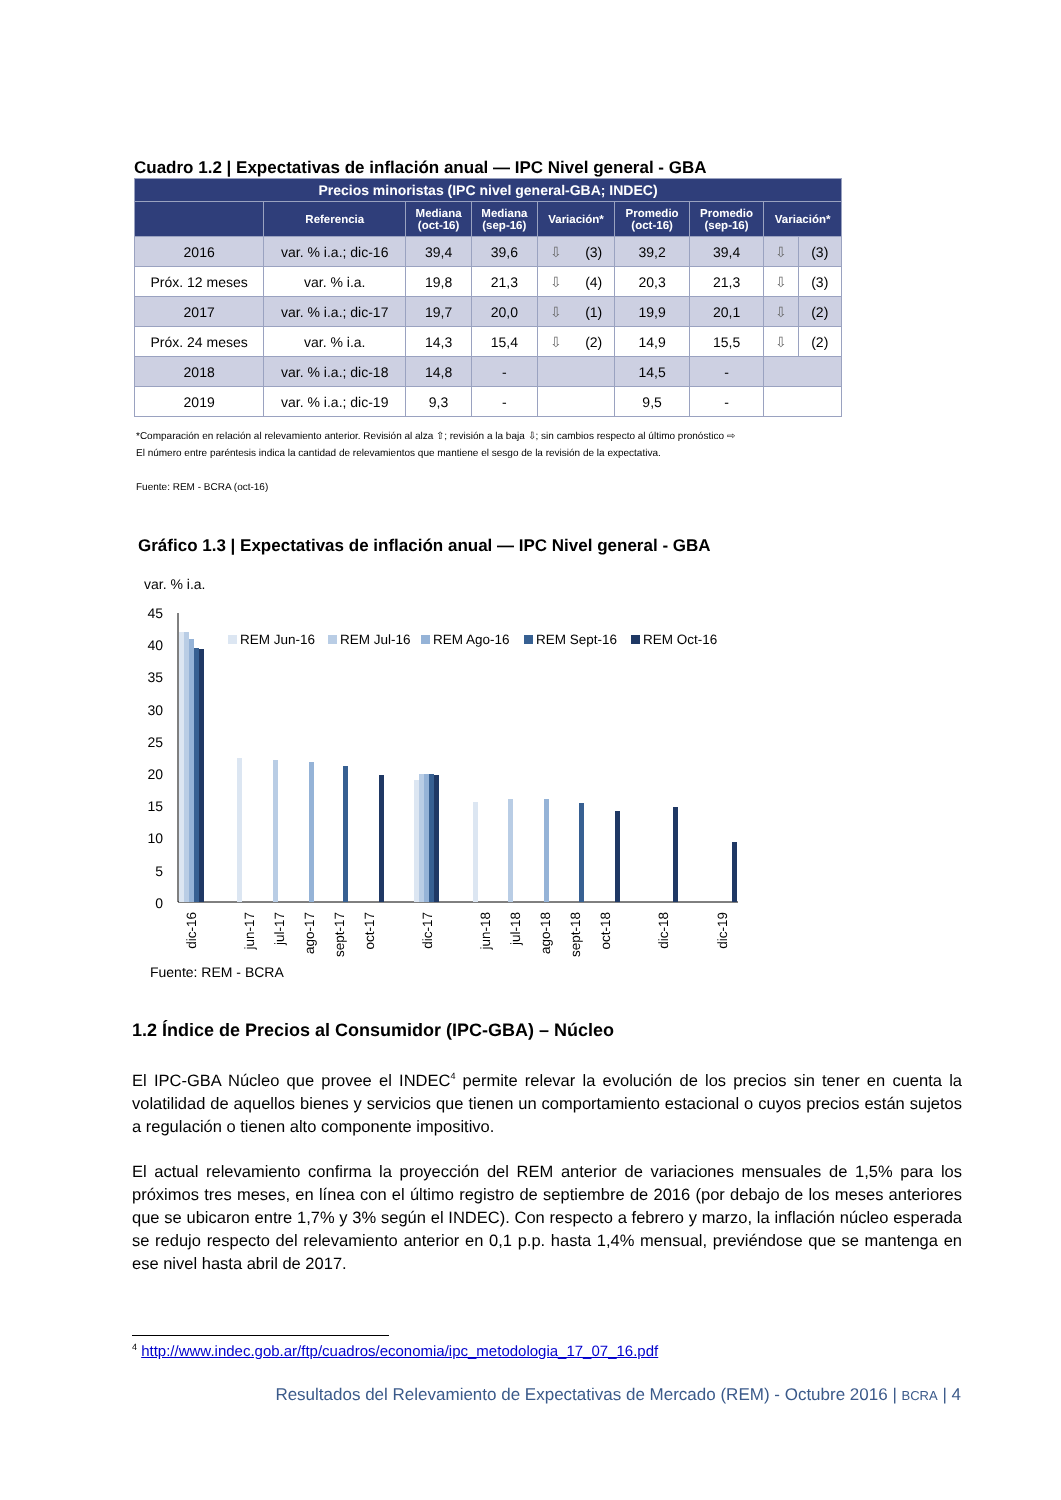Cuadro 1.2 | Expectativas de inflación anual — IPC Nivel general - GBA
| Precios minoristas (IPC nivel general-GBA; INDEC) | | | | | | | | |
| --- | --- | --- | --- | --- | --- | --- | --- | --- |
| | Referencia | Mediana (oct-16) | Mediana (sep-16) | Variación* | Promedio (oct-16) | Promedio (sep-16) | Variación* | |
| 2016 | var. % i.a.; dic-16 | 39,4 | 39,6 | ⇩ (3) | 39,2 | 39,4 | ⇩ | (3) |
| Próx. 12 meses | var. % i.a. | 19,8 | 21,3 | ⇩ (4) | 20,3 | 21,3 | ⇩ | (3) |
| 2017 | var. % i.a.; dic-17 | 19,7 | 20,0 | ⇩ (1) | 19,9 | 20,1 | ⇩ | (2) |
| Próx. 24 meses | var. % i.a. | 14,3 | 15,4 | ⇩ (2) | 14,9 | 15,5 | ⇩ | (2) |
| 2018 | var. % i.a.; dic-18 | 14,8 | - | | 14,5 | - | | |
| 2019 | var. % i.a.; dic-19 | 9,3 | - | | 9,5 | - | | |
*Comparación en relación al relevamiento anterior. Revisión al alza ⇧; revisión a la baja ⇩; sin cambios respecto al último pronóstico ⇨
El número entre paréntesis indica la cantidad de relevamientos que mantiene el sesgo de la revisión de la expectativa.
Fuente: REM - BCRA (oct-16)
Gráfico 1.3 | Expectativas de inflación anual — IPC Nivel general - GBA
var. % i.a.
45
40
35
30
25
20
15
10
5
0
REM Jun-16
REM Jul-16
REM Ago-16
REM Sept-16
REM Oct-16
dic-16
jun-17
jul-17
ago-17
sept-17
oct-17
dic-17
jun-18
jul-18
ago-18
sept-18
oct-18
dic-18
dic-19
Fuente: REM - BCRA
1.2 Índice de Precios al Consumidor (IPC-GBA) – Núcleo
El IPC-GBA Núcleo que provee el INDEC<sup>4</sup> permite relevar la evolución de los precios sin tener en cuenta la volatilidad de aquellos bienes y servicios que tienen un comportamiento estacional o cuyos precios están sujetos a regulación o tienen alto componente impositivo.
El actual relevamiento confirma la proyección del REM anterior de variaciones mensuales de 1,5% para los próximos tres meses, en línea con el último registro de septiembre de 2016 (por debajo de los meses anteriores que se ubicaron entre 1,7% y 3% según el INDEC). Con respecto a febrero y marzo, la inflación núcleo esperada se redujo respecto del relevamiento anterior en 0,1 p.p. hasta 1,4% mensual, previéndose que se mantenga en ese nivel hasta abril de 2017.
<sup>4</sup> http://www.indec.gob.ar/ftp/cuadros/economia/ipc_metodologia_17_07_16.pdf
Resultados del Relevamiento de Expectativas de Mercado (REM) - Octubre 2016 | BCRA | 4